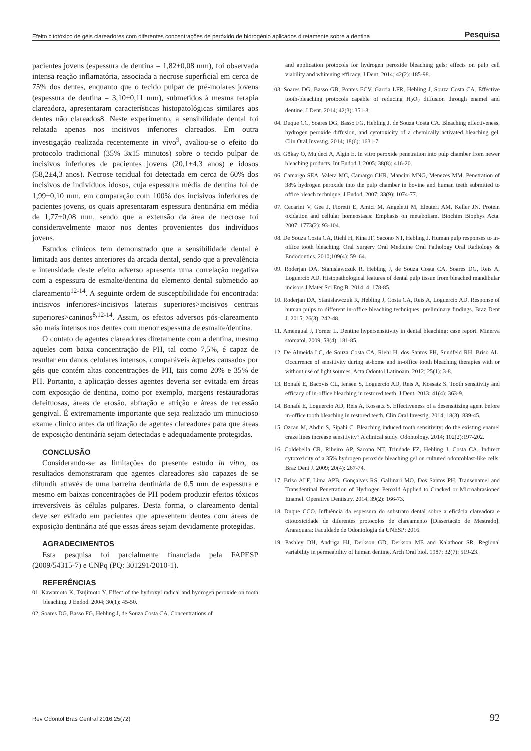Efeito citotóxico de géis clareadores com diferentes concentrações de peróxido de hidrogênio aplicados diretamente sobre a dentina Pesquisa
pacientes jovens (espessura de dentina = 1,82±0,08 mm), foi observada intensa reação inflamatória, associada a necrose superficial em cerca de 75% dos dentes, enquanto que o tecido pulpar de pré-molares jovens (espessura de dentina = 3,10±0,11 mm), submetidos à mesma terapia clareadora, apresentaram características histopatológicas similares aos dentes não clareados8. Neste experimento, a sensibilidade dental foi relatada apenas nos incisivos inferiores clareados. Em outra investigação realizada recentemente in vivo<sup>9</sup>, avaliou-se o efeito do protocolo tradicional (35% 3x15 minutos) sobre o tecido pulpar de incisivos inferiores de pacientes jovens (20,1±4,3 anos) e idosos (58,2±4,3 anos). Necrose tecidual foi detectada em cerca de 60% dos incisivos de indivíduos idosos, cuja espessura média de dentina foi de 1,99±0,10 mm, em comparação com 100% dos incisivos inferiores de pacientes jovens, os quais apresentaram espessura dentinária em média de 1,77±0,08 mm, sendo que a extensão da área de necrose foi consideravelmente maior nos dentes provenientes dos indivíduos jovens.
Estudos clínicos tem demonstrado que a sensibilidade dental é limitada aos dentes anteriores da arcada dental, sendo que a prevalência e intensidade deste efeito adverso apresenta uma correlação negativa com a espessura de esmalte/dentina do elemento dental submetido ao clareamento<sup>12-14</sup>. A seguinte ordem de susceptibilidade foi encontrada: incisivos inferiores>incisivos laterais superiores>incisivos centrais superiores>caninos<sup>8,12-14</sup>. Assim, os efeitos adversos pós-clareamento são mais intensos nos dentes com menor espessura de esmalte/dentina.
O contato de agentes clareadores diretamente com a dentina, mesmo aqueles com baixa concentração de PH, tal como 7,5%, é capaz de resultar em danos celulares intensos, comparáveis àqueles causados por géis que contém altas concentrações de PH, tais como 20% e 35% de PH. Portanto, a aplicação desses agentes deveria ser evitada em áreas com exposição de dentina, como por exemplo, margens restauradoras defeituosas, áreas de erosão, abfração e atrição e áreas de recessão gengival. É extremamente importante que seja realizado um minucioso exame clínico antes da utilização de agentes clareadores para que áreas de exposição dentinária sejam detectadas e adequadamente protegidas.
CONCLUSÃO
Considerando-se as limitações do presente estudo in vitro, os resultados demonstraram que agentes clareadores são capazes de se difundir através de uma barreira dentinária de 0,5 mm de espessura e mesmo em baixas concentrações de PH podem produzir efeitos tóxicos irreversíveis às células pulpares. Desta forma, o clareamento dental deve ser evitado em pacientes que apresentem dentes com áreas de exposição dentinária até que essas áreas sejam devidamente protegidas.
AGRADECIMENTOS
Esta pesquisa foi parcialmente financiada pela FAPESP (2009/54315-7) e CNPq (PQ: 301291/2010-1).
REFERÊNCIAS
01. Kawamoto K, Tsujimoto Y. Effect of the hydroxyl radical and hydrogen peroxide on tooth bleaching. J Endod. 2004; 30(1): 45-50.
02. Soares DG, Basso FG, Hebling J, de Souza Costa CA. Concentrations of
and application protocols for hydrogen peroxide bleaching gels: effects on pulp cell viability and whitening efficacy. J Dent. 2014; 42(2): 185-98.
03. Soares DG, Basso GB, Pontes ECV, Garcia LFR, Hebling J, Souza Costa CA. Effective tooth-bleaching protocols capable of reducing H<sub>2</sub>O<sub>2</sub> diffusion through enamel and dentine. J Dent. 2014; 42(3): 351-8.
04. Duque CC, Soares DG, Basso FG, Hebling J, de Souza Costa CA. Bleaching effectiveness, hydrogen peroxide diffusion, and cytotoxicity of a chemically activated bleaching gel. Clin Oral Investig. 2014; 18(6): 1631-7.
05. Gökay O, Mujdeci A, Algin E. In vitro peroxide penetration into pulp chamber from newer bleaching products. Int Endod J. 2005; 38(8): 416-20.
06. Camargo SEA, Valera MC, Camargo CHR, Mancini MNG, Menezes MM. Penetration of 38% hydrogen peroxide into the pulp chamber in bovine and human teeth submitted to office bleach technique. J Endod. 2007; 33(9): 1074-77.
07. Cecarini V, Gee J, Fioretti E, Amici M, Angeletti M, Eleuteri AM, Keller JN. Protein oxidation and cellular homeostasis: Emphasis on metabolism. Biochim Biophys Acta. 2007; 1773(2): 93-104.
08. De Souza Costa CA, Riehl H, Kina JF, Sacono NT, Hebling J. Human pulp responses to in-office tooth bleaching. Oral Surgery Oral Medicine Oral Pathology Oral Radiology & Endodontics. 2010;109(4): 59–64.
09. Roderjan DA, Stanislawczuk R, Hebling J, de Souza Costa CA, Soares DG, Reis A, Loguercio AD. Histopathological features of dental pulp tissue from bleached mandibular incisors J Mater Sci Eng B. 2014; 4: 178-85.
10. Roderjan DA, Stanislawczuk R, Hebling J, Costa CA, Reis A, Loguercio AD. Response of human pulps to different in-office bleaching techniques: preliminary findings. Braz Dent J. 2015; 26(3): 242-48.
11. Amengual J, Forner L. Dentine hypersensitivity in dental bleaching: case report. Minerva stomatol. 2009; 58(4): 181-85.
12. De Almeida LC, de Souza Costa CA, Riehl H, dos Santos PH, Sundfeld RH, Briso AL. Occurrence of sensitivity during at-home and in-office tooth bleaching therapies with or without use of light sources. Acta Odontol Latinoam. 2012; 25(1): 3-8.
13. Bonafé E, Bacovis CL, Iensen S, Loguercio AD, Reis A, Kossatz S. Tooth sensitivity and efficacy of in-office bleaching in restored teeth. J Dent. 2013; 41(4): 363-9.
14. Bonafé E, Loguercio AD, Reis A, Kossatz S. Effectiveness of a desensitizing agent before in-office tooth bleaching in restored teeth. Clin Oral Investig. 2014; 18(3): 839-45.
15. Ozcan M, Abdin S, Sipahi C. Bleaching induced tooth sensitivity: do the existing enamel craze lines increase sensitivity? A clinical study. Odontology. 2014; 102(2):197-202.
16. Coldebella CR, Ribeiro AP, Sacono NT, Trindade FZ, Hebling J, Costa CA. Indirect cytotoxicity of a 35% hydrogen peroxide bleaching gel on cultured odontoblast-like cells. Braz Dent J. 2009; 20(4): 267-74.
17. Briso ALF, Lima APB, Gonçalves RS, Gallinari MO, Dos Santos PH. Transenamel and Transdentinal Penetration of Hydrogen Peroxid Applied to Cracked or Microabrasioned Enamel. Operative Dentistry, 2014, 39(2): 166-73.
18. Duque CCO. Influência da espessura do substrato dental sobre a eficácia clareadora e citotoxicidade de diferentes protocolos de clareamento [Dissertação de Mestrado]. Araraquara: Faculdade de Odontologia da UNESP; 2016.
19. Pashley DH, Andriga HJ, Derkson GD, Derkson ME and Kalathoor SR. Regional variability in permeability of human dentine. Arch Oral biol. 1987; 32(7): 519-23.
Rev Odontol Bras Central 2016;25(72) 92